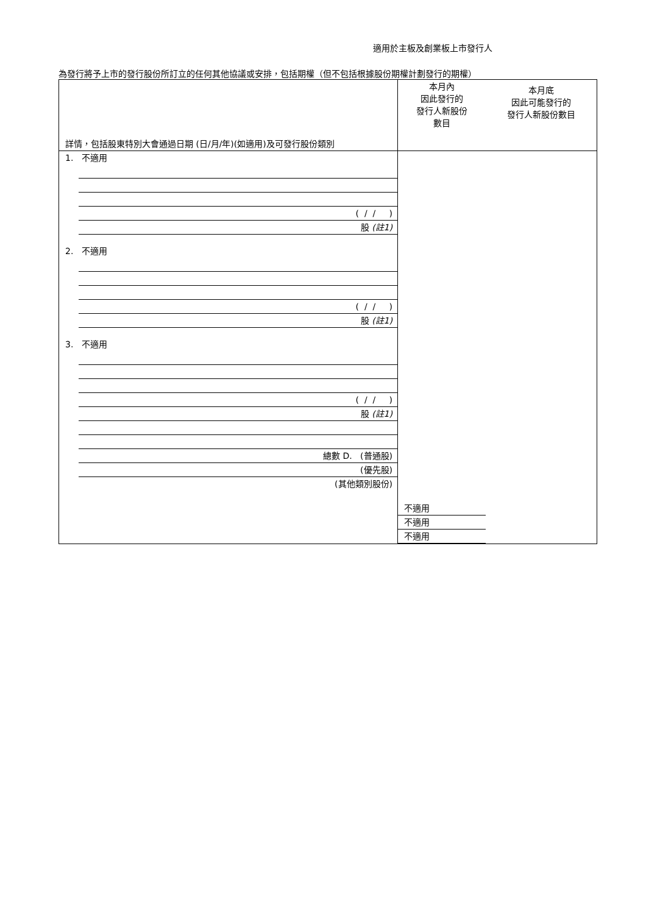適用於主板及創業板上市發行人
為發行將予上市的發行股份所訂立的任何其他協議或安排，包括期權（但不包括根據股份期權計劃發行的期權）
| 詳情，包括股東特別大會通過日期 (日/月/年)(如適用)及可發行股份類別 | 本月內 因此發行的 發行人新股份 數目 | 本月底 因此可能發行的 發行人新股份數目 |
| 1. 不適用 ( / / ) 股 (註1) 2. 不適用 ( / / ) 股 (註1) 3. 不適用 ( / / ) 股 (註1) 總數 D. (普通股) (優先股) (其他類別股份) | 不適用 不適用 不適用 | |